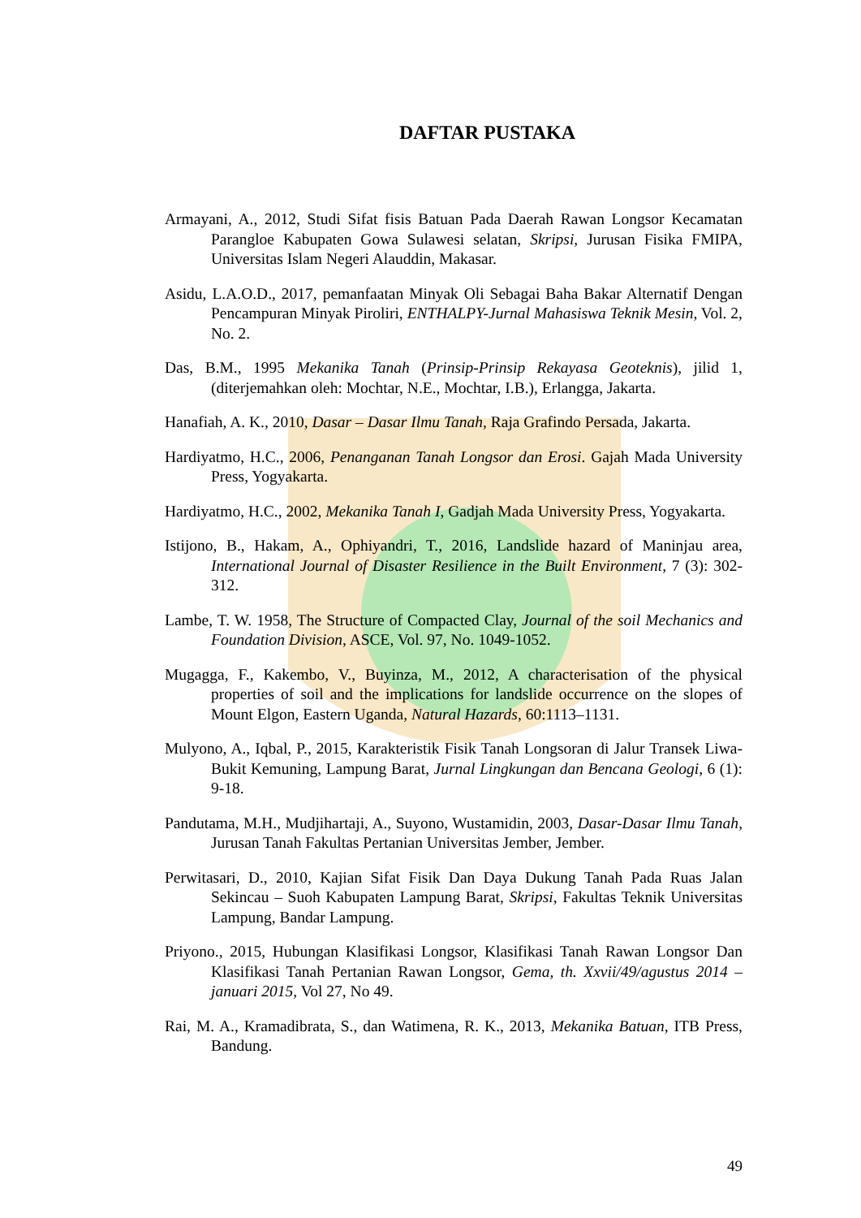DAFTAR PUSTAKA
Armayani, A., 2012, Studi Sifat fisis Batuan Pada Daerah Rawan Longsor Kecamatan Parangloe Kabupaten Gowa Sulawesi selatan, Skripsi, Jurusan Fisika FMIPA, Universitas Islam Negeri Alauddin, Makasar.
Asidu, L.A.O.D., 2017, pemanfaatan Minyak Oli Sebagai Baha Bakar Alternatif Dengan Pencampuran Minyak Piroliri, ENTHALPY-Jurnal Mahasiswa Teknik Mesin, Vol. 2, No. 2.
Das, B.M., 1995 Mekanika Tanah (Prinsip-Prinsip Rekayasa Geoteknis), jilid 1, (diterjemahkan oleh: Mochtar, N.E., Mochtar, I.B.), Erlangga, Jakarta.
Hanafiah, A. K., 2010, Dasar – Dasar Ilmu Tanah, Raja Grafindo Persada, Jakarta.
Hardiyatmo, H.C., 2006, Penanganan Tanah Longsor dan Erosi. Gajah Mada University Press, Yogyakarta.
Hardiyatmo, H.C., 2002, Mekanika Tanah I, Gadjah Mada University Press, Yogyakarta.
Istijono, B., Hakam, A., Ophiyandri, T., 2016, Landslide hazard of Maninjau area, International Journal of Disaster Resilience in the Built Environment, 7 (3): 302-312.
Lambe, T. W. 1958, The Structure of Compacted Clay, Journal of the soil Mechanics and Foundation Division, ASCE, Vol. 97, No. 1049-1052.
Mugagga, F., Kakembo, V., Buyinza, M., 2012, A characterisation of the physical properties of soil and the implications for landslide occurrence on the slopes of Mount Elgon, Eastern Uganda, Natural Hazards, 60:1113–1131.
Mulyono, A., Iqbal, P., 2015, Karakteristik Fisik Tanah Longsoran di Jalur Transek Liwa-Bukit Kemuning, Lampung Barat, Jurnal Lingkungan dan Bencana Geologi, 6 (1): 9-18.
Pandutama, M.H., Mudjihartaji, A., Suyono, Wustamidin, 2003, Dasar-Dasar Ilmu Tanah, Jurusan Tanah Fakultas Pertanian Universitas Jember, Jember.
Perwitasari, D., 2010, Kajian Sifat Fisik Dan Daya Dukung Tanah Pada Ruas Jalan Sekincau – Suoh Kabupaten Lampung Barat, Skripsi, Fakultas Teknik Universitas Lampung, Bandar Lampung.
Priyono., 2015, Hubungan Klasifikasi Longsor, Klasifikasi Tanah Rawan Longsor Dan Klasifikasi Tanah Pertanian Rawan Longsor, Gema, th. Xxvii/49/agustus 2014 – januari 2015, Vol 27, No 49.
Rai, M. A., Kramadibrata, S., dan Watimena, R. K., 2013, Mekanika Batuan, ITB Press, Bandung.
49